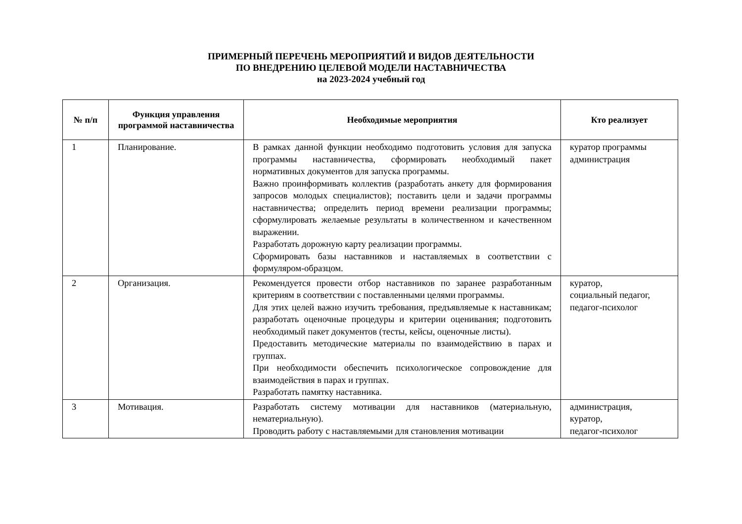ПРИМЕРНЫЙ ПЕРЕЧЕНЬ МЕРОПРИЯТИЙ И ВИДОВ ДЕЯТЕЛЬНОСТИ
ПО ВНЕДРЕНИЮ ЦЕЛЕВОЙ МОДЕЛИ НАСТАВНИЧЕСТВА
на 2023-2024 учебный год
| № п/п | Функция управления программой наставничества | Необходимые мероприятия | Кто реализует |
| --- | --- | --- | --- |
| 1 | Планирование. | В рамках данной функции необходимо подготовить условия для запуска программы наставничества, сформировать необходимый пакет нормативных документов для запуска программы. Важно проинформивать коллектив (разработать анкету для формирования запросов молодых специалистов); поставить цели и задачи программы наставничества; определить период времени реализации программы; сформулировать желаемые результаты в количественном и качественном выражении. Разработать дорожную карту реализации программы. Сформировать базы наставников и наставляемых в соответствии с формуляром-образцом. | куратор программы администрация |
| 2 | Организация. | Рекомендуется провести отбор наставников по заранее разработанным критериям в соответствии с поставленными целями программы. Для этих целей важно изучить требования, предъявляемые к наставникам; разработать оценочные процедуры и критерии оценивания; подготовить необходимый пакет документов (тесты, кейсы, оценочные листы). Предоставить методические материалы по взаимодействию в парах и группах. При необходимости обеспечить психологическое сопровождение для взаимодействия в парах и группах. Разработать памятку наставника. | куратор, социальный педагог, педагог-психолог |
| 3 | Мотивация. | Разработать систему мотивации для наставников (материальную, нематериальную). Проводить работу с наставляемыми для становления мотивации | администрация, куратор, педагог-психолог |